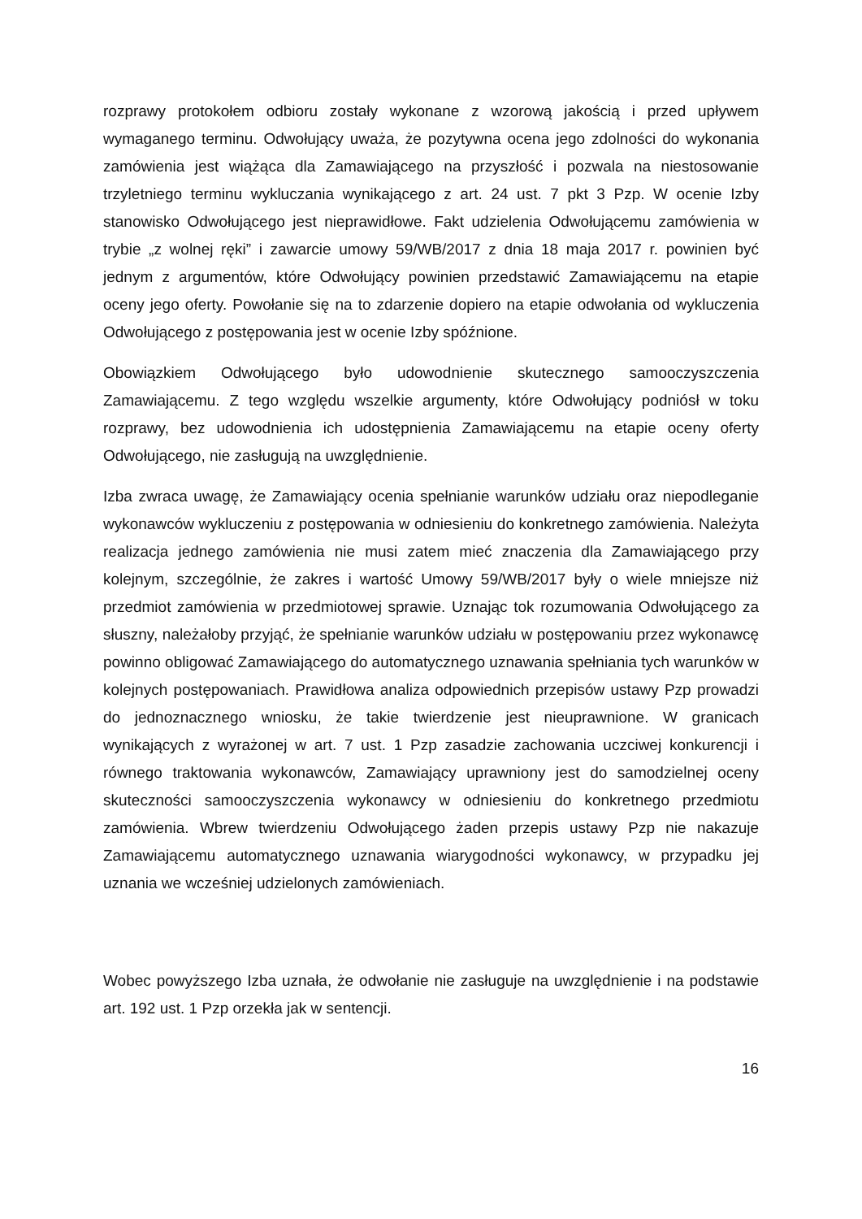rozprawy protokołem odbioru zostały wykonane z wzorową jakością i przed upływem wymaganego terminu. Odwołujący uważa, że pozytywna ocena jego zdolności do wykonania zamówienia jest wiążąca dla Zamawiającego na przyszłość i pozwala na niestosowanie trzyletniego terminu wykluczania wynikającego z art. 24 ust. 7 pkt 3 Pzp. W ocenie Izby stanowisko Odwołującego jest nieprawidłowe. Fakt udzielenia Odwołującemu zamówienia w trybie „z wolnej ręki” i zawarcie umowy 59/WB/2017 z dnia 18 maja 2017 r. powinien być jednym z argumentów, które Odwołujący powinien przedstawić Zamawiającemu na etapie oceny jego oferty. Powołanie się na to zdarzenie dopiero na etapie odwołania od wykluczenia Odwołującego z postępowania jest w ocenie Izby spóźnione.
Obowiązkiem Odwołującego było udowodnienie skutecznego samooczyszczenia Zamawiającemu. Z tego względu wszelkie argumenty, które Odwołujący podniósł w toku rozprawy, bez udowodnienia ich udostępnienia Zamawiającemu na etapie oceny oferty Odwołującego, nie zasługują na uwzględnienie.
Izba zwraca uwagę, że Zamawiający ocenia spełnianie warunków udziału oraz niepodleganie wykonawców wykluczeniu z postępowania w odniesieniu do konkretnego zamówienia. Należyta realizacja jednego zamówienia nie musi zatem mieć znaczenia dla Zamawiającego przy kolejnym, szczególnie, że zakres i wartość Umowy 59/WB/2017 były o wiele mniejsze niż przedmiot zamówienia w przedmiotowej sprawie. Uznając tok rozumowania Odwołującego za słuszny, należałoby przyjąć, że spełnianie warunków udziału w postępowaniu przez wykonawcę powinno obligować Zamawiającego do automatycznego uznawania spełniania tych warunków w kolejnych postępowaniach. Prawidłowa analiza odpowiednich przepisów ustawy Pzp prowadzi do jednoznacznego wniosku, że takie twierdzenie jest nieuprawnione. W granicach wynikających z wyrażonej w art. 7 ust. 1 Pzp zasadzie zachowania uczciwej konkurencji i równego traktowania wykonawców, Zamawiający uprawniony jest do samodzielnej oceny skuteczności samooczyszczenia wykonawcy w odniesieniu do konkretnego przedmiotu zamówienia. Wbrew twierdzeniu Odwołującego żaden przepis ustawy Pzp nie nakazuje Zamawiającemu automatycznego uznawania wiarygodności wykonawcy, w przypadku jej uznania we wcześniej udzielonych zamówieniach.
Wobec powyższego Izba uznała, że odwołanie nie zasługuje na uwzględnienie i na podstawie art. 192 ust. 1 Pzp orzekła jak w sentencji.
16